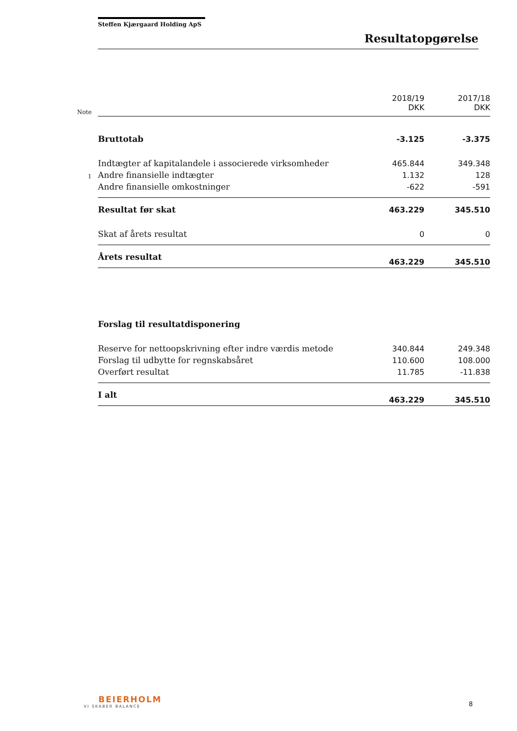Steffen Kjærgaard Holding ApS
Resultatopgørelse
| Note | | 2018/19 DKK | 2017/18 DKK |
| | Bruttotab | -3.125 | -3.375 |
| | Indtægter af kapitalandele i associerede virksomheder | 465.844 | 349.348 |
| 1 | Andre finansielle indtægter | 1.132 | 128 |
| | Andre finansielle omkostninger | -622 | -591 |
| | Resultat før skat | 463.229 | 345.510 |
| | Skat af årets resultat | 0 | 0 |
| | Årets resultat | 463.229 | 345.510 |
| | Forslag til resultatdisponering | | |
| | Reserve for nettoopskrivning efter indre værdis metode | 340.844 | 249.348 |
| | Forslag til udbytte for regnskabsåret | 110.600 | 108.000 |
| | Overført resultat | 11.785 | -11.838 |
| | I alt | 463.229 | 345.510 |
BEIERHOLM
VI SKABER BALANCE
8